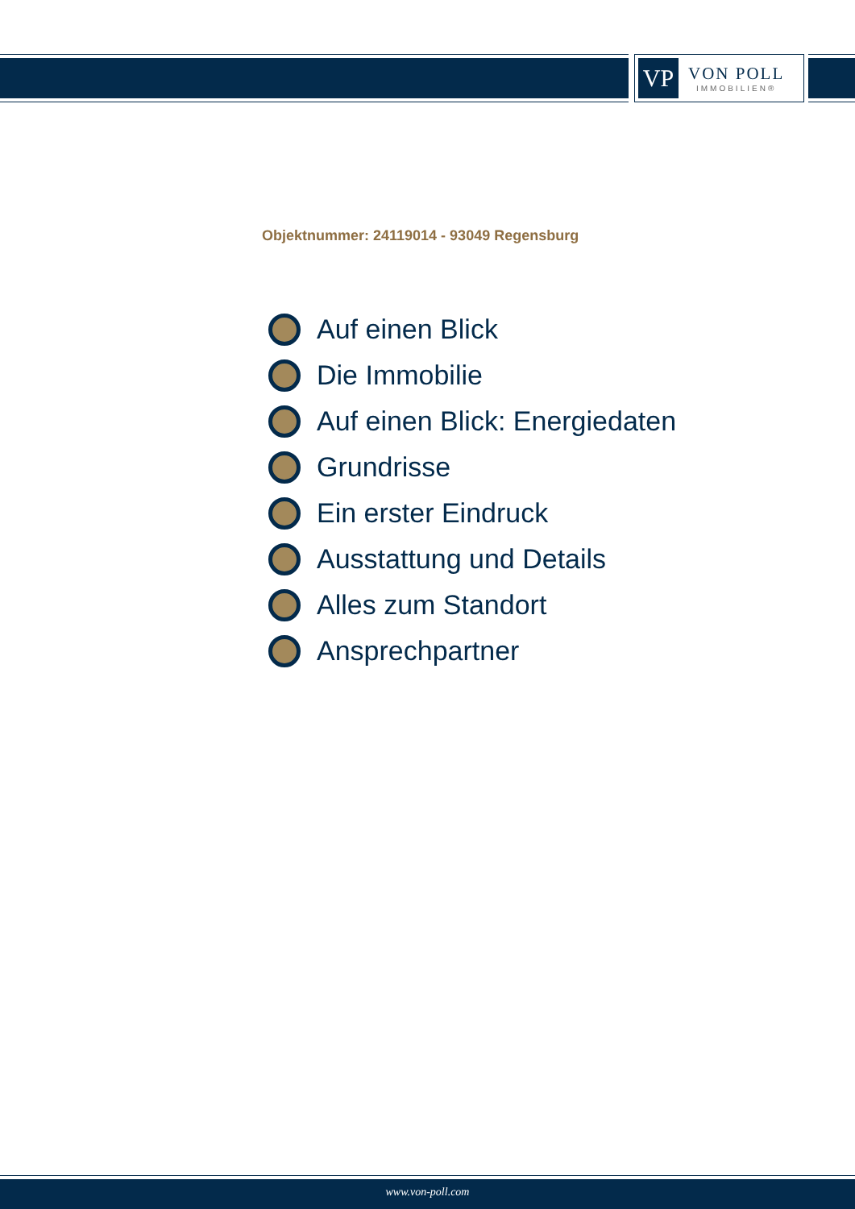VP
VON POLL
IMMOBILIEN®
Objektnummer: 24119014 - 93049 Regensburg
Auf einen Blick
Die Immobilie
Auf einen Blick: Energiedaten
Grundrisse
Ein erster Eindruck
Ausstattung und Details
Alles zum Standort
Ansprechpartner
www.von-poll.com